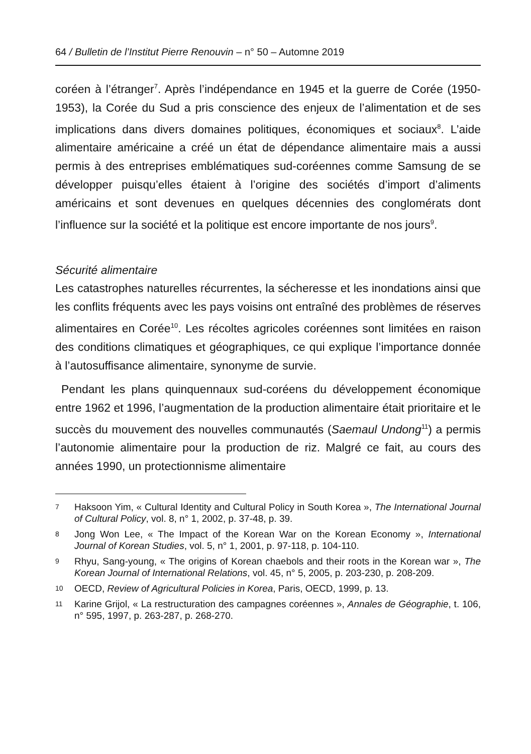64 / Bulletin de l’Institut Pierre Renouvin – n° 50 – Automne 2019
coréen à l’étranger<sup>7</sup>. Après l’indépendance en 1945 et la guerre de Corée (1950-1953), la Corée du Sud a pris conscience des enjeux de l’alimentation et de ses implications dans divers domaines politiques, économiques et sociaux<sup>8</sup>. L’aide alimentaire américaine a créé un état de dépendance alimentaire mais a aussi permis à des entreprises emblématiques sud-coréennes comme Samsung de se développer puisqu’elles étaient à l’origine des sociétés d’import d’aliments américains et sont devenues en quelques décennies des conglomérats dont l’influence sur la société et la politique est encore importante de nos jours<sup>9</sup>.
Sécurité alimentaire
Les catastrophes naturelles récurrentes, la sécheresse et les inondations ainsi que les conflits fréquents avec les pays voisins ont entraîné des problèmes de réserves alimentaires en Corée<sup>10</sup>. Les récoltes agricoles coréennes sont limitées en raison des conditions climatiques et géographiques, ce qui explique l’importance donnée à l’autosuffisance alimentaire, synonyme de survie.
Pendant les plans quinquennaux sud-coréens du développement économique entre 1962 et 1996, l’augmentation de la production alimentaire était prioritaire et le succès du mouvement des nouvelles communautés (Saemaul Undong<sup>11</sup>) a permis l’autonomie alimentaire pour la production de riz. Malgré ce fait, au cours des années 1990, un protectionnisme alimentaire
7 Haksoon Yim, « Cultural Identity and Cultural Policy in South Korea », The International Journal of Cultural Policy, vol. 8, n° 1, 2002, p. 37-48, p. 39.
8 Jong Won Lee, « The Impact of the Korean War on the Korean Economy », International Journal of Korean Studies, vol. 5, n° 1, 2001, p. 97-118, p. 104-110.
9 Rhyu, Sang-young, « The origins of Korean chaebols and their roots in the Korean war », The Korean Journal of International Relations, vol. 45, n° 5, 2005, p. 203-230, p. 208-209.
10 OECD, Review of Agricultural Policies in Korea, Paris, OECD, 1999, p. 13.
11 Karine Grijol, « La restructuration des campagnes coréennes », Annales de Géographie, t. 106, n° 595, 1997, p. 263-287, p. 268-270.